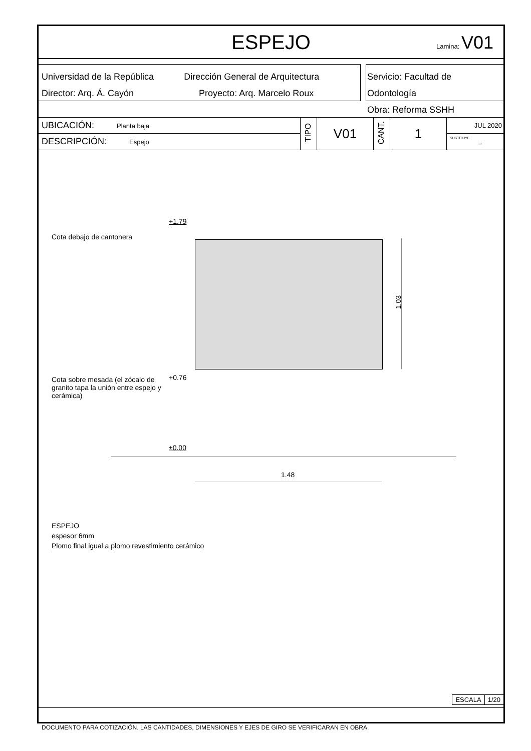ESPEJO Lamina: V01
Universidad de la República Dirección General de Arquitectura
Director: Arq. Á. Cayón Proyecto: Arq. Marcelo Roux
Servicio: Facultad de Odontología
Obra: Reforma SSHH
| UBICACIÓN: Planta baja | TIPO | V01 | CANT. | 1 | JUL 2020 |
| DESCRIPCIÓN: Espejo | | | | | SUSTITUYE – |
Cota debajo de cantonera
+1.79
1.03
+0.76
Cota sobre mesada (el zócalo de granito tapa la unión entre espejo y cerámica)
±0.00
1.48
ESPEJO
espesor 6mm
Plomo final igual a plomo revestimiento cerámico
| ESCALA | 1/20 |
DOCUMENTO PARA COTIZACIÓN. LAS CANTIDADES, DIMENSIONES Y EJES DE GIRO SE VERIFICARAN EN OBRA.